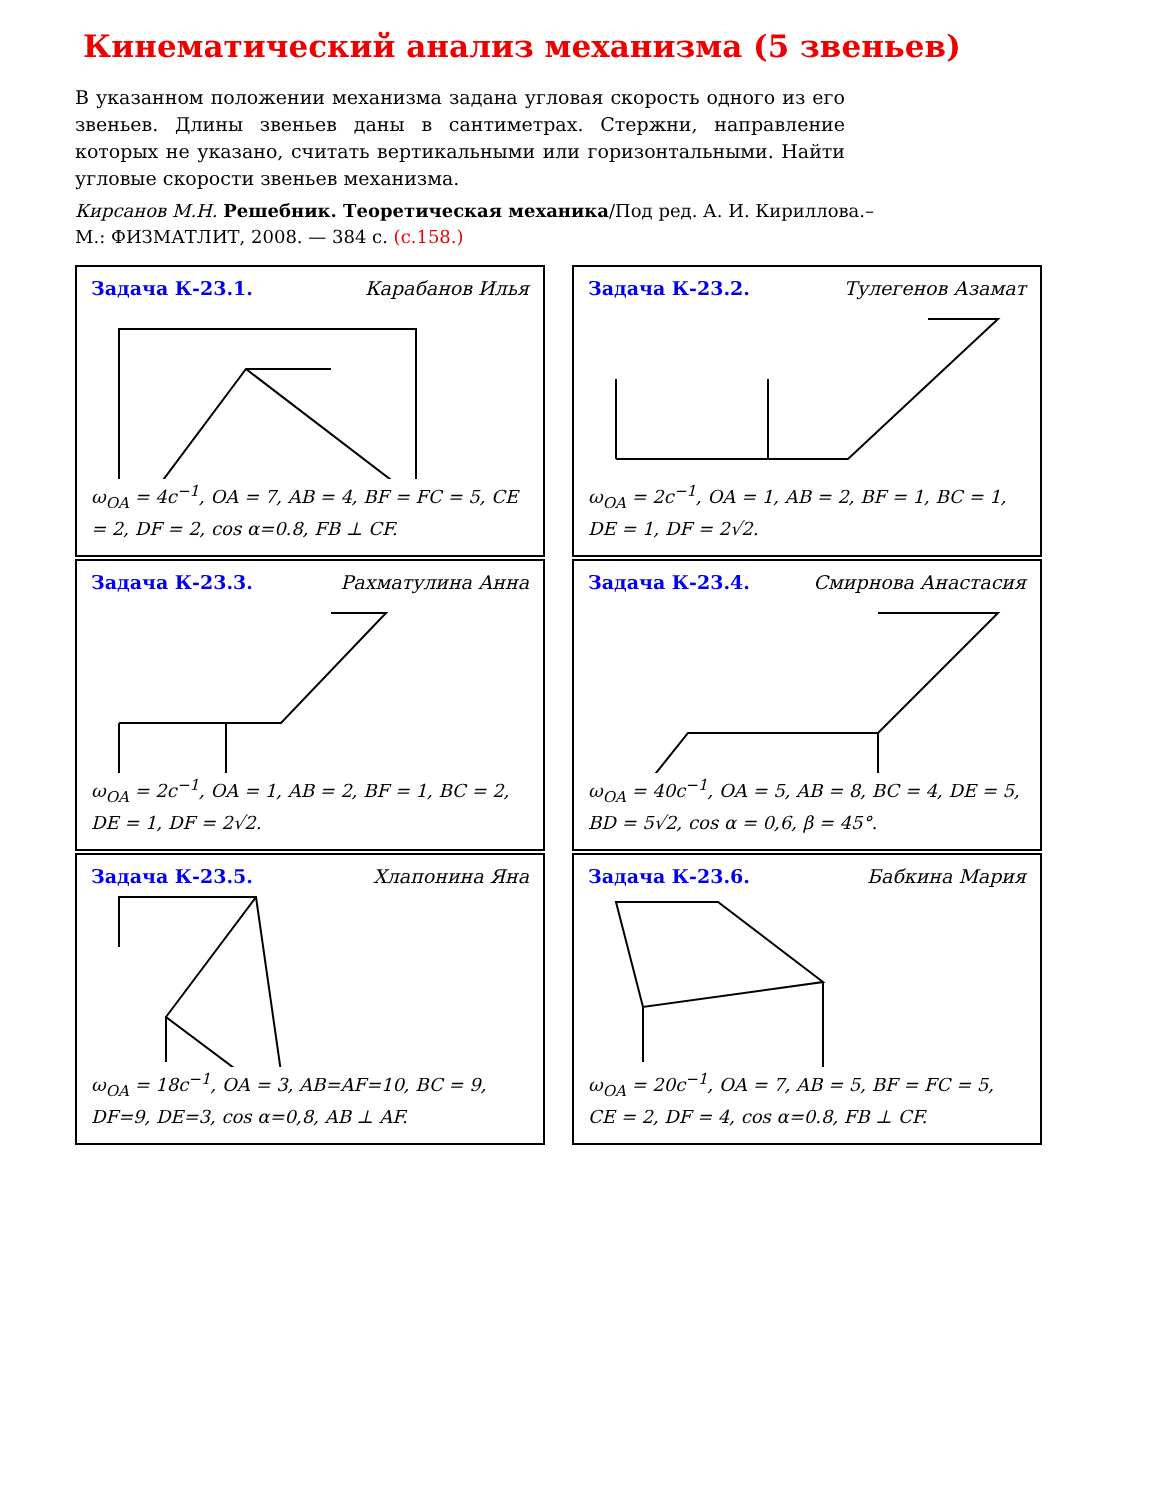Кинематический анализ механизма (5 звеньев)
В указанном положении механизма задана угловая скорость одного из его звеньев. Длины звеньев даны в сантиметрах. Стержни, направление которых не указано, считать вертикальными или горизонтальными. Найти угловые скорости звеньев механизма.
Кирсанов М.Н. Решебник. Теоретическая механика/Под ред. А. И. Кириллова.– М.: ФИЗМАТЛИТ, 2008. — 384 с. (с.158.)
Задача К-23.1. Карабанов Илья
ω<sub>OA</sub> = 4c<sup>−1</sup>, OA = 7, AB = 4, BF = FC = 5, CE = 2, DF = 2, cos α=0.8, FB ⊥ CF.
Задача К-23.2. Тулегенов Азамат
ω<sub>OA</sub> = 2c<sup>−1</sup>, OA = 1, AB = 2, BF = 1, BC = 1, DE = 1, DF = 2√2.
Задача К-23.3. Рахматулина Анна
ω<sub>OA</sub> = 2c<sup>−1</sup>, OA = 1, AB = 2, BF = 1, BC = 2, DE = 1, DF = 2√2.
Задача К-23.4. Смирнова Анастасия
ω<sub>OA</sub> = 40c<sup>−1</sup>, OA = 5, AB = 8, BC = 4, DE = 5, BD = 5√2, cos α = 0,6, β = 45°.
Задача К-23.5. Хлапонина Яна
ω<sub>OA</sub> = 18c<sup>−1</sup>, OA = 3, AB=AF=10, BC = 9, DF=9, DE=3, cos α=0,8, AB ⊥ AF.
Задача К-23.6. Бабкина Мария
ω<sub>OA</sub> = 20c<sup>−1</sup>, OA = 7, AB = 5, BF = FC = 5, CE = 2, DF = 4, cos α=0.8, FB ⊥ CF.